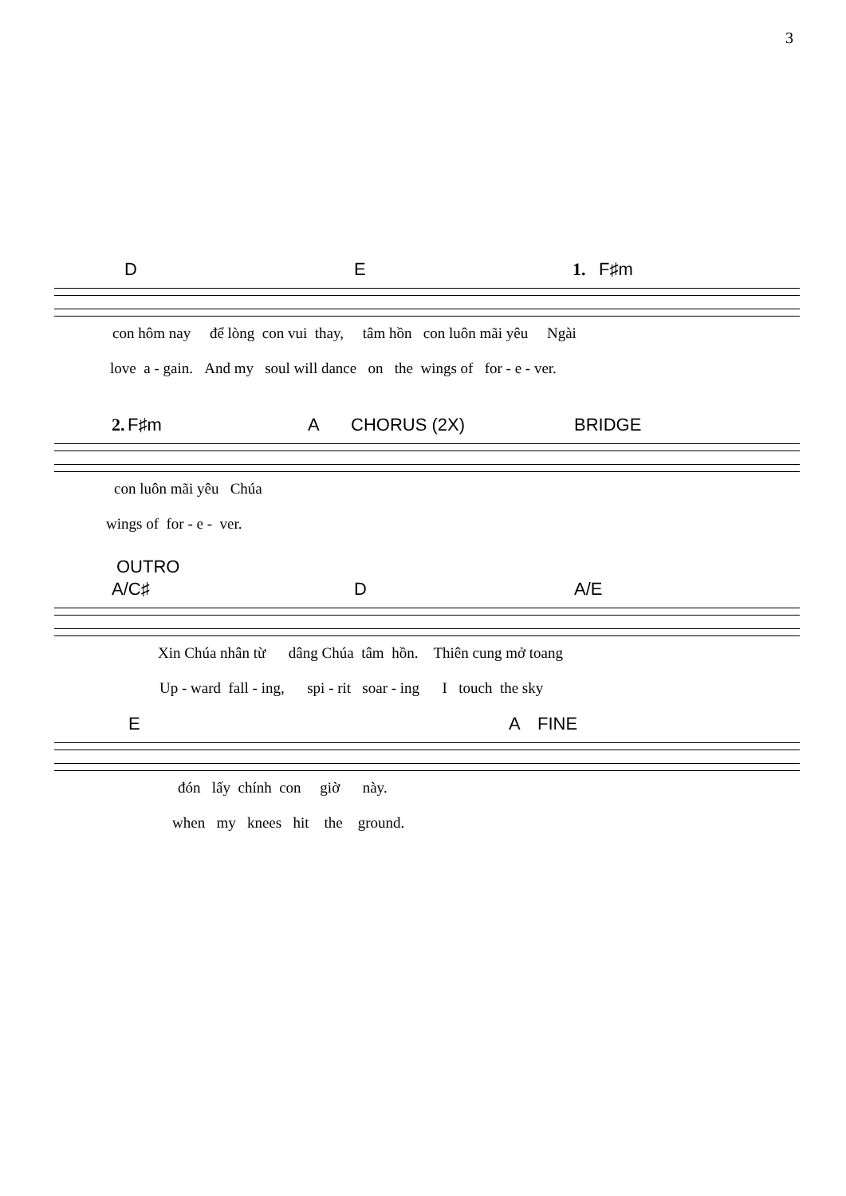3
D E 1. F♯m
con hôm nay để lòng con vui thay, tâm hồn con luôn mãi yêu Ngài
love a - gain. And my soul will dance on the wings of for - e - ver.
2. F♯m A CHORUS (2X) BRIDGE
con luôn mãi yêu Chúa
wings of for - e - ver.
OUTRO
A/C♯ D A/E
Xin Chúa nhân từ dâng Chúa tâm hồn. Thiên cung mở toang
Up - ward fall - ing, spi - rit soar - ing I touch the sky
E A FINE
đón lấy chính con giờ này.
when my knees hit the ground.